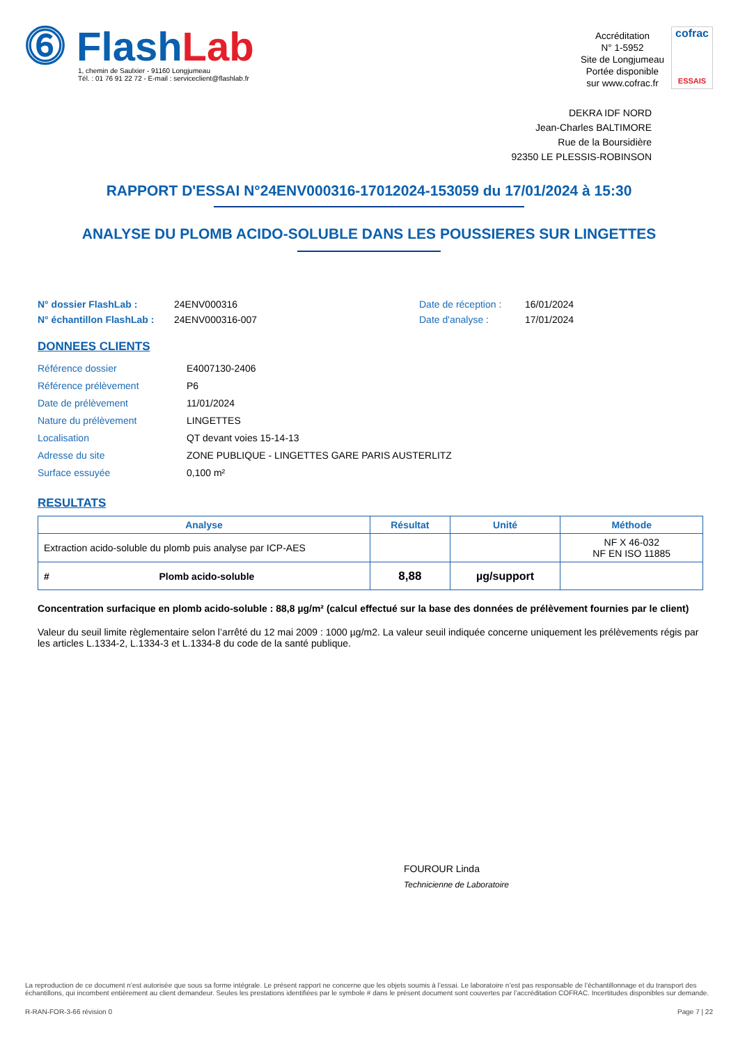⓺ FlashLab
1, chemin de Saulxier - 91160 Longjumeau
Tél. : 01 76 91 22 72 - E-mail : serviceclient@flashlab.fr
Accréditation
N° 1-5952
Site de Longjumeau
Portée disponible
sur www.cofrac.fr
cofrac
ESSAIS
DEKRA IDF NORD
Jean-Charles BALTIMORE
Rue de la Boursidière
92350 LE PLESSIS-ROBINSON
RAPPORT D'ESSAI N°24ENV000316-17012024-153059 du 17/01/2024 à 15:30
ANALYSE DU PLOMB ACIDO-SOLUBLE DANS LES POUSSIERES SUR LINGETTES
N° dossier FlashLab :
N° échantillon FlashLab :
24ENV000316
24ENV000316-007
Date de réception :
Date d'analyse :
16/01/2024
17/01/2024
DONNEES CLIENTS
| Référence dossier | E4007130-2406 |
| Référence prélèvement | P6 |
| Date de prélèvement | 11/01/2024 |
| Nature du prélèvement | LINGETTES |
| Localisation | QT devant voies 15-14-13 |
| Adresse du site | ZONE PUBLIQUE - LINGETTES GARE PARIS AUSTERLITZ |
| Surface essuyée | 0,100 m² |
RESULTATS
| Analyse | Résultat | Unité | Méthode |
| --- | --- | --- | --- |
| Extraction acido-soluble du plomb puis analyse par ICP-AES | | | NF X 46-032 NF EN ISO 11885 |
| # Plomb acido-soluble | 8,88 | µg/support | |
Concentration surfacique en plomb acido-soluble : 88,8 µg/m² (calcul effectué sur la base des données de prélèvement fournies par le client)
Valeur du seuil limite règlementaire selon l’arrêté du 12 mai 2009 : 1000 µg/m2. La valeur seuil indiquée concerne uniquement les prélèvements régis par les articles L.1334-2, L.1334-3 et L.1334-8 du code de la santé publique.
FOUROUR Linda
Technicienne de Laboratoire
La reproduction de ce document n’est autorisée que sous sa forme intégrale. Le présent rapport ne concerne que les objets soumis à l’essai. Le laboratoire n’est pas responsable de l’échantillonnage et du transport des échantillons, qui incombent entièrement au client demandeur. Seules les prestations identifiées par le symbole # dans le présent document sont couvertes par l’accréditation COFRAC. Incertitudes disponibles sur demande.
R-RAN-FOR-3-66 révision 0 Page 7 | 22